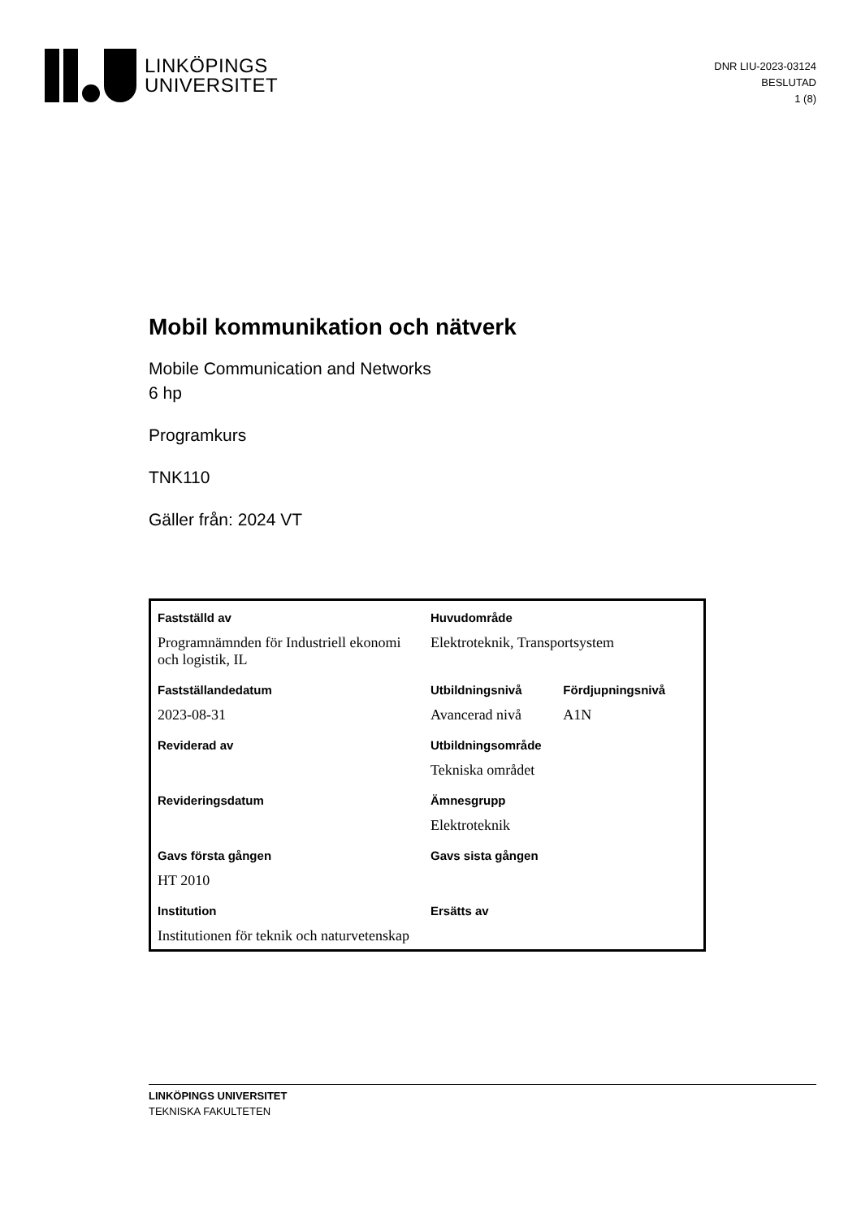LINKÖPINGS
UNIVERSITET
DNR LIU-2023-03124
BESLUTAD
1 (8)
Mobil kommunikation och nätverk
Mobile Communication and Networks
6 hp
Programkurs
TNK110
Gäller från: 2024 VT
| Fastställd av | Huvudområde | |
| --- | --- | --- |
| Programnämnden för Industriell ekonomi och logistik, IL | Elektroteknik, Transportsystem | |
| Fastställandedatum | Utbildningsnivå | Fördjupningsnivå |
| 2023-08-31 | Avancerad nivå | A1N |
| Reviderad av | Utbildningsområde | |
| | Tekniska området | |
| Revideringsdatum | Ämnesgrupp | |
| | Elektroteknik | |
| Gavs första gången | Gavs sista gången | |
| HT 2010 | | |
| Institution | Ersätts av | |
| Institutionen för teknik och naturvetenskap | | |
LINKÖPINGS UNIVERSITET
TEKNISKA FAKULTETEN